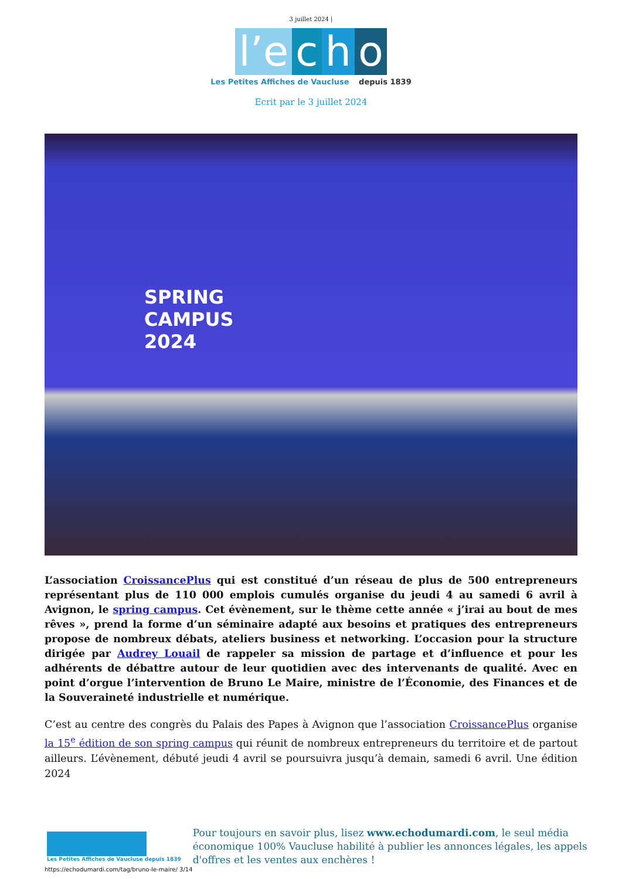3 juillet 2024 |
l’e c h o
Les Petites Affiches de Vaucluse depuis 1839
Ecrit par le 3 juillet 2024
SPRING
CAMPUS
2024
L’association CroissancePlus qui est constitué d’un réseau de plus de 500 entrepreneurs représentant plus de 110 000 emplois cumulés organise du jeudi 4 au samedi 6 avril à Avignon, le spring campus. Cet évènement, sur le thème cette année « j’irai au bout de mes rêves », prend la forme d’un séminaire adapté aux besoins et pratiques des entrepreneurs propose de nombreux débats, ateliers business et networking. L’occasion pour la structure dirigée par Audrey Louail de rappeler sa mission de partage et d’influence et pour les adhérents de débattre autour de leur quotidien avec des intervenants de qualité. Avec en point d’orgue l’intervention de Bruno Le Maire, ministre de l’Économie, des Finances et de la Souveraineté industrielle et numérique.
C’est au centre des congrès du Palais des Papes à Avignon que l’association CroissancePlus organise la 15<sup>e</sup> édition de son spring campus qui réunit de nombreux entrepreneurs du territoire et de partout ailleurs. L’évènement, débuté jeudi 4 avril se poursuivra jusqu’à demain, samedi 6 avril. Une édition 2024
Les Petites Affiches de Vaucluse depuis 1839
Pour toujours en savoir plus, lisez www.echodumardi.com, le seul média économique 100% Vaucluse habilité à publier les annonces légales, les appels d'offres et les ventes aux enchères !
https://echodumardi.com/tag/bruno-le-maire/ 3/14